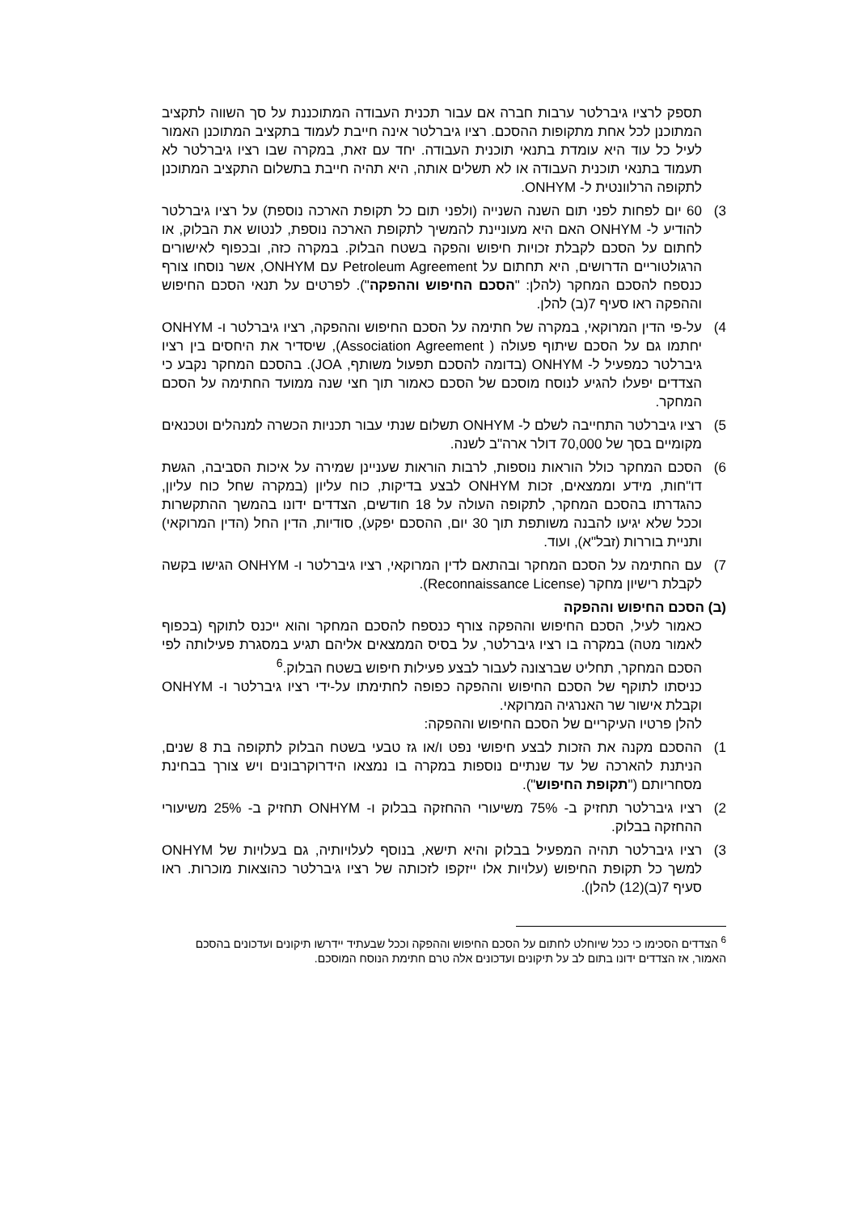תספק לרציו גיברלטר ערבות חברה אם עבור תכנית העבודה המתוכננת על סך השווה לתקציב המתוכנן לכל אחת מתקופות ההסכם. רציו גיברלטר אינה חייבת לעמוד בתקציב המתוכנן האמור לעיל כל עוד היא עומדת בתנאי תוכנית העבודה. יחד עם זאת, במקרה שבו רציו גיברלטר לא תעמוד בתנאי תוכנית העבודה או לא תשלים אותה, היא תהיה חייבת בתשלום התקציב המתוכנן לתקופה הרלוונטית ל- ONHYM.
3) 60 יום לפחות לפני תום השנה השנייה (ולפני תום כל תקופת הארכה נוספת) על רציו גיברלטר להודיע ל- ONHYM האם היא מעוניינת להמשיך לתקופת הארכה נוספת, לנטוש את הבלוק, או לחתום על הסכם לקבלת זכויות חיפוש והפקה בשטח הבלוק. במקרה כזה, ובכפוף לאישורים הרגולטוריים הדרושים, היא תחתום על Petroleum Agreement עם ONHYM, אשר נוסחו צורף כנספח להסכם המחקר (להלן: "הסכם החיפוש וההפקה"). לפרטים על תנאי הסכם החיפוש וההפקה ראו סעיף 7(ב) להלן.
4) על-פי הדין המרוקאי, במקרה של חתימה על הסכם החיפוש וההפקה, רציו גיברלטר ו- ONHYM יחתמו גם על הסכם שיתוף פעולה ( Association Agreement), שיסדיר את היחסים בין רציו גיברלטר כמפעיל ל- ONHYM (בדומה להסכם תפעול משותף, JOA). בהסכם המחקר נקבע כי הצדדים יפעלו להגיע לנוסח מוסכם של הסכם כאמור תוך חצי שנה ממועד החתימה על הסכם המחקר.
5) רציו גיברלטר התחייבה לשלם ל- ONHYM תשלום שנתי עבור תכניות הכשרה למנהלים וטכנאים מקומיים בסך של 70,000 דולר ארה"ב לשנה.
6) הסכם המחקר כולל הוראות נוספות, לרבות הוראות שעניינן שמירה על איכות הסביבה, הגשת דו"חות, מידע וממצאים, זכות ONHYM לבצע בדיקות, כוח עליון (במקרה שחל כוח עליון, כהגדרתו בהסכם המחקר, לתקופה העולה על 18 חודשים, הצדדים ידונו בהמשך ההתקשרות וככל שלא יגיעו להבנה משותפת תוך 30 יום, ההסכם יפקע), סודיות, הדין החל (הדין המרוקאי) ותניית בוררות (זבל"א), ועוד.
7) עם החתימה על הסכם המחקר ובהתאם לדין המרוקאי, רציו גיברלטר ו- ONHYM הגישו בקשה לקבלת רישיון מחקר (Reconnaissance License).
(ב) הסכם החיפוש וההפקה
כאמור לעיל, הסכם החיפוש וההפקה צורף כנספח להסכם המחקר והוא ייכנס לתוקף (בכפוף לאמור מטה) במקרה בו רציו גיברלטר, על בסיס הממצאים אליהם תגיע במסגרת פעילותה לפי הסכם המחקר, תחליט שברצונה לעבור לבצע פעילות חיפוש בשטח הבלוק.<sup>6</sup>
כניסתו לתוקף של הסכם החיפוש וההפקה כפופה לחתימתו על-ידי רציו גיברלטר ו- ONHYM וקבלת אישור שר האנרגיה המרוקאי.
להלן פרטיו העיקריים של הסכם החיפוש וההפקה:
1) ההסכם מקנה את הזכות לבצע חיפושי נפט ו/או גז טבעי בשטח הבלוק לתקופה בת 8 שנים, הניתנת להארכה של עד שנתיים נוספות במקרה בו נמצאו הידרוקרבונים ויש צורך בבחינת מסחריותם ("תקופת החיפוש").
2) רציו גיברלטר תחזיק ב- 75% משיעורי ההחזקה בבלוק ו- ONHYM תחזיק ב- 25% משיעורי ההחזקה בבלוק.
3) רציו גיברלטר תהיה המפעיל בבלוק והיא תישא, בנוסף לעלויותיה, גם בעלויות של ONHYM למשך כל תקופת החיפוש (עלויות אלו ייזקפו לזכותה של רציו גיברלטר כהוצאות מוכרות. ראו סעיף 7(ב)(12) להלן).
<sup>6</sup> הצדדים הסכימו כי ככל שיוחלט לחתום על הסכם החיפוש וההפקה וככל שבעתיד יידרשו תיקונים ועדכונים בהסכם האמור, אז הצדדים ידונו בתום לב על תיקונים ועדכונים אלה טרם חתימת הנוסח המוסכם.